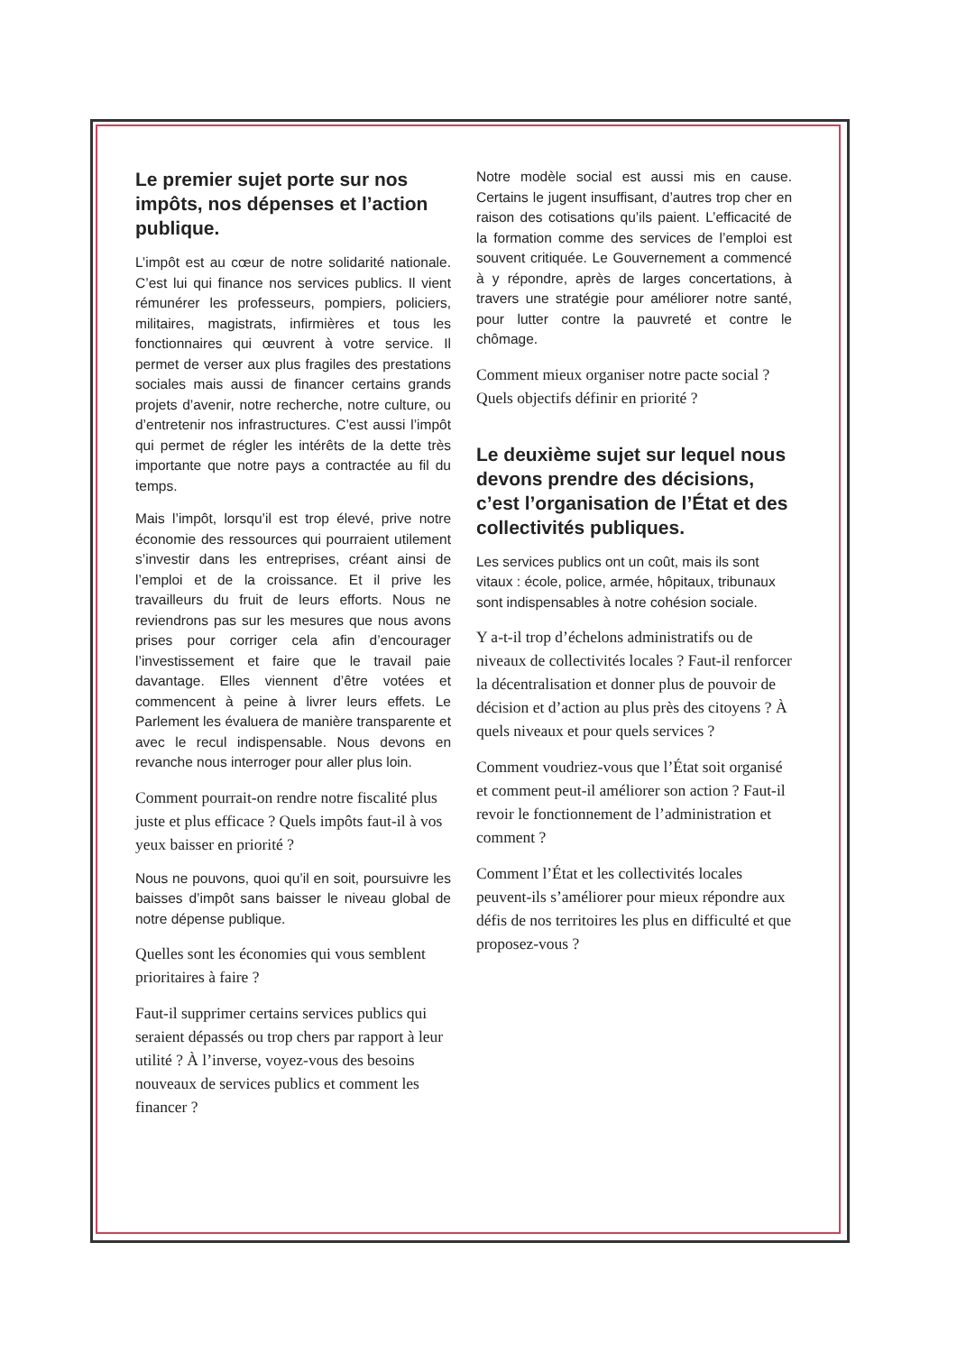Le premier sujet porte sur nos impôts, nos dépenses et l’action publique.
L’impôt est au cœur de notre solidarité nationale. C’est lui qui finance nos services publics. Il vient rémunérer les professeurs, pompiers, policiers, militaires, magistrats, infirmières et tous les fonctionnaires qui œuvrent à votre service. Il permet de verser aux plus fragiles des prestations sociales mais aussi de financer certains grands projets d’avenir, notre recherche, notre culture, ou d’entretenir nos infrastructures. C’est aussi l’impôt qui permet de régler les intérêts de la dette très importante que notre pays a contractée au fil du temps.
Mais l’impôt, lorsqu’il est trop élevé, prive notre économie des ressources qui pourraient utilement s’investir dans les entreprises, créant ainsi de l’emploi et de la croissance. Et il prive les travailleurs du fruit de leurs efforts. Nous ne reviendrons pas sur les mesures que nous avons prises pour corriger cela afin d’encourager l’investissement et faire que le travail paie davantage. Elles viennent d’être votées et commencent à peine à livrer leurs effets. Le Parlement les évaluera de manière transparente et avec le recul indispensable. Nous devons en revanche nous interroger pour aller plus loin.
Comment pourrait-on rendre notre fiscalité plus juste et plus efficace ? Quels impôts faut-il à vos yeux baisser en priorité ?
Nous ne pouvons, quoi qu’il en soit, poursuivre les baisses d’impôt sans baisser le niveau global de notre dépense publique.
Quelles sont les économies qui vous semblent prioritaires à faire ?
Faut-il supprimer certains services publics qui seraient dépassés ou trop chers par rapport à leur utilité ? À l’inverse, voyez-vous des besoins nouveaux de services publics et comment les financer ?
Notre modèle social est aussi mis en cause. Certains le jugent insuffisant, d’autres trop cher en raison des cotisations qu’ils paient. L’efficacité de la formation comme des services de l’emploi est souvent critiquée. Le Gouvernement a commencé à y répondre, après de larges concertations, à travers une stratégie pour améliorer notre santé, pour lutter contre la pauvreté et contre le chômage.
Comment mieux organiser notre pacte social ? Quels objectifs définir en priorité ?
Le deuxième sujet sur lequel nous devons prendre des décisions, c’est l’organisation de l’État et des collectivités publiques.
Les services publics ont un coût, mais ils sont vitaux : école, police, armée, hôpitaux, tribunaux sont indispensables à notre cohésion sociale.
Y a-t-il trop d’échelons administratifs ou de niveaux de collectivités locales ? Faut-il renforcer la décentralisation et donner plus de pouvoir de décision et d’action au plus près des citoyens ? À quels niveaux et pour quels services ?
Comment voudriez-vous que l’État soit organisé et comment peut-il améliorer son action ? Faut-il revoir le fonctionnement de l’administration et comment ?
Comment l’État et les collectivités locales peuvent-ils s’améliorer pour mieux répondre aux défis de nos territoires les plus en difficulté et que proposez-vous ?